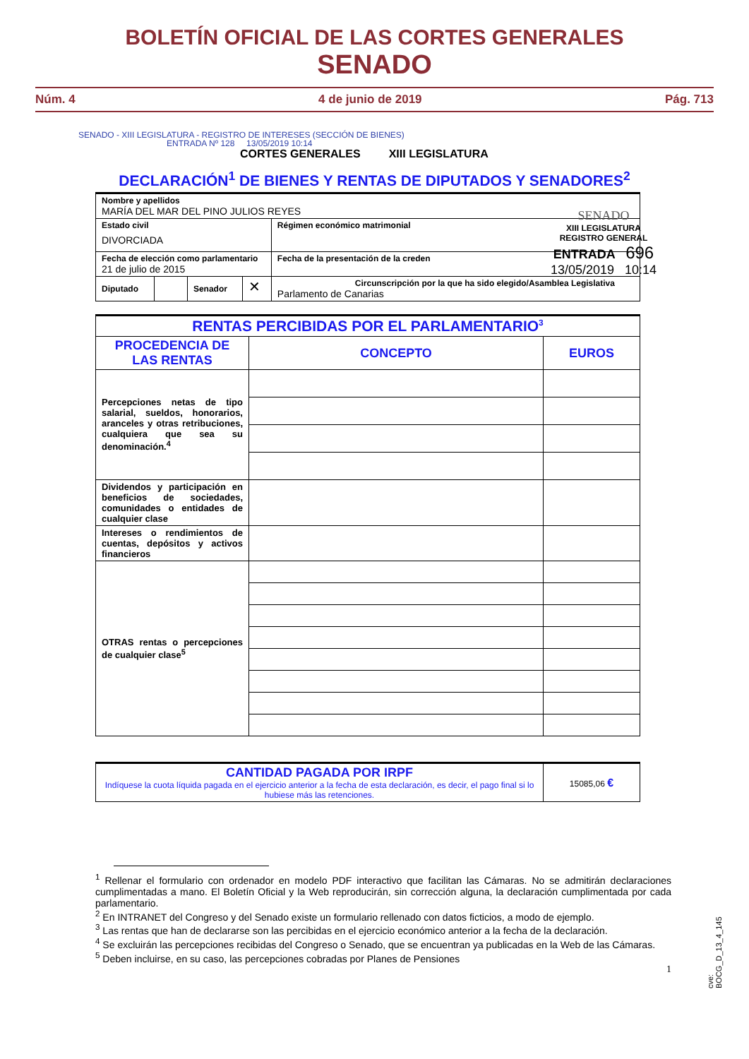BOLETÍN OFICIAL DE LAS CORTES GENERALES
SENADO
Núm. 4 4 de junio de 2019 Pág. 713
SENADO - XIII LEGISLATURA - REGISTRO DE INTERESES (SECCIÓN DE BIENES)
ENTRADA Nº 128 13/05/2019 10:14
CORTES GENERALES XIII LEGISLATURA
DECLARACIÓN<sup>1</sup> DE BIENES Y RENTAS DE DIPUTADOS Y SENADORES<sup>2</sup>
SENADO
XIII LEGISLATURA
REGISTRO GENERAL
ENTRADA 696
13/05/2019 10:14
| Nombre y apellidos MARÍA DEL MAR DEL PINO JULIOS REYES | | | | |
| Estado civil DIVORCIADA | | | | Régimen económico matrimonial |
| Fecha de elección como parlamentario 21 de julio de 2015 | | | | Fecha de la presentación de la creden |
| Diputado | | Senador | ✕ | Circunscripción por la que ha sido elegido/Asamblea Legislativa Parlamento de Canarias |
| RENTAS PERCIBIDAS POR EL PARLAMENTARIO<sup>3</sup> | | |
| PROCEDENCIA DE LAS RENTAS | CONCEPTO | EUROS |
| Percepciones netas de tipo salarial, sueldos, honorarios, aranceles y otras retribuciones, cualquiera que sea su denominación.<sup>4</sup> | | |
| Dividendos y participación en beneficios de sociedades, comunidades o entidades de cualquier clase | | |
| Intereses o rendimientos de cuentas, depósitos y activos financieros | | |
| OTRAS rentas o percepciones de cualquier clase<sup>5</sup> | | |
| CANTIDAD PAGADA POR IRPF Indíquese la cuota líquida pagada en el ejercicio anterior a la fecha de esta declaración, es decir, el pago final si lo hubiese más las retenciones. | 15085,06 € |
<sup>1</sup> Rellenar el formulario con ordenador en modelo PDF interactivo que facilitan las Cámaras. No se admitirán declaraciones cumplimentadas a mano. El Boletín Oficial y la Web reproducirán, sin corrección alguna, la declaración cumplimentada por cada parlamentario.
<sup>2</sup> En INTRANET del Congreso y del Senado existe un formulario rellenado con datos ficticios, a modo de ejemplo.
<sup>3</sup> Las rentas que han de declararse son las percibidas en el ejercicio económico anterior a la fecha de la declaración.
<sup>4</sup> Se excluirán las percepciones recibidas del Congreso o Senado, que se encuentran ya publicadas en la Web de las Cámaras.
<sup>5</sup> Deben incluirse, en su caso, las percepciones cobradas por Planes de Pensiones
1
cve: BOCG_D_13_4_145